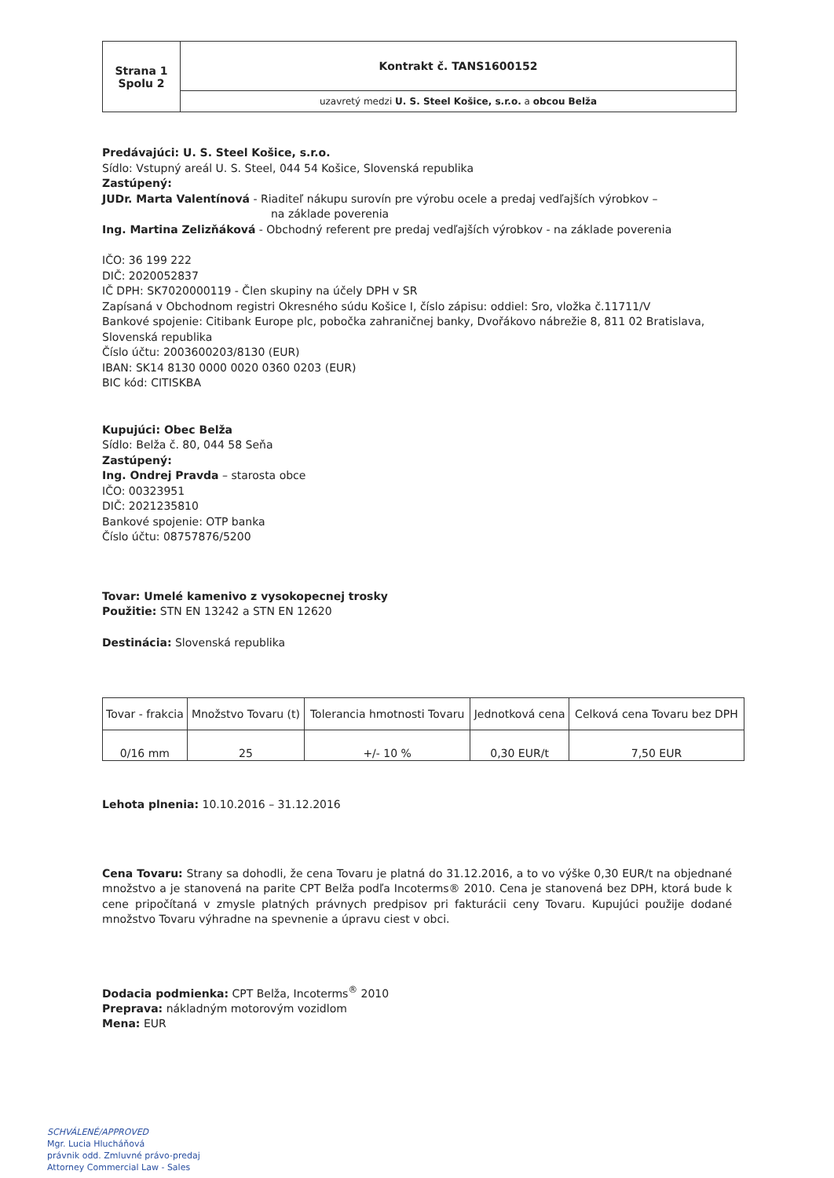| Strana 1 Spolu 2 | Kontrakt č. TANS1600152 |
| | uzavretý medzi U. S. Steel Košice, s.r.o. a obcou Belža |
Predávajúci: U. S. Steel Košice, s.r.o.
Sídlo: Vstupný areál U. S. Steel, 044 54 Košice, Slovenská republika
Zastúpený:
JUDr. Marta Valentínová - Riaditeľ nákupu surovín pre výrobu ocele a predaj vedľajších výrobkov –
na základe poverenia
Ing. Martina Zelizňáková - Obchodný referent pre predaj vedľajších výrobkov - na základe poverenia
IČO: 36 199 222
DIČ: 2020052837
IČ DPH: SK7020000119 - Člen skupiny na účely DPH v SR
Zapísaná v Obchodnom registri Okresného súdu Košice I, číslo zápisu: oddiel: Sro, vložka č.11711/V
Bankové spojenie: Citibank Europe plc, pobočka zahraničnej banky, Dvořákovo nábrežie 8, 811 02 Bratislava, Slovenská republika
Číslo účtu: 2003600203/8130 (EUR)
IBAN: SK14 8130 0000 0020 0360 0203 (EUR)
BIC kód: CITISKBA
Kupujúci: Obec Belža
Sídlo: Belža č. 80, 044 58 Seňa
Zastúpený:
Ing. Ondrej Pravda – starosta obce
IČO: 00323951
DIČ: 2021235810
Bankové spojenie: OTP banka
Číslo účtu: 08757876/5200
Tovar: Umelé kamenivo z vysokopecnej trosky
Použitie: STN EN 13242 a STN EN 12620
Destinácia: Slovenská republika
| Tovar - frakcia | Množstvo Tovaru (t) | Tolerancia hmotnosti Tovaru | Jednotková cena | Celková cena Tovaru bez DPH |
| --- | --- | --- | --- | --- |
| 0/16 mm | 25 | +/- 10 % | 0,30 EUR/t | 7,50 EUR |
Lehota plnenia: 10.10.2016 – 31.12.2016
Cena Tovaru: Strany sa dohodli, že cena Tovaru je platná do 31.12.2016, a to vo výške 0,30 EUR/t na objednané množstvo a je stanovená na parite CPT Belža podľa Incoterms® 2010. Cena je stanovená bez DPH, ktorá bude k cene pripočítaná v zmysle platných právnych predpisov pri fakturácii ceny Tovaru. Kupujúci použije dodané množstvo Tovaru výhradne na spevnenie a úpravu ciest v obci.
Dodacia podmienka: CPT Belža, Incoterms<sup>®</sup> 2010
Preprava: nákladným motorovým vozidlom
Mena: EUR
SCHVÁLENÉ/APPROVED
Mgr. Lucia Hlucháňová
právnik odd. Zmluvné právo-predaj
Attorney Commercial Law - Sales